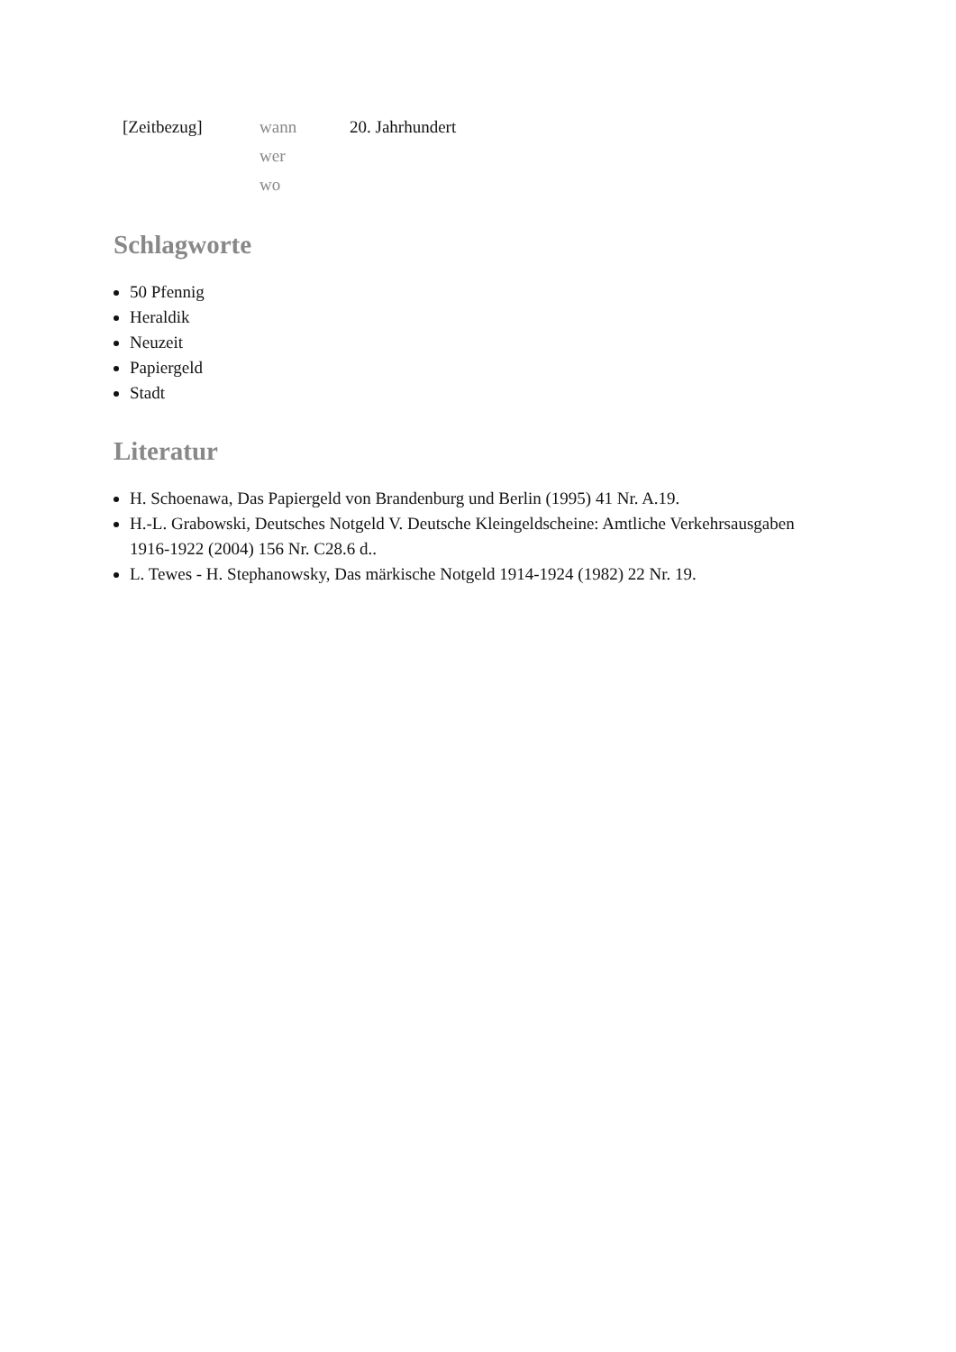| [Zeitbezug] | wann wer wo | 20. Jahrhundert |
Schlagworte
50 Pfennig
Heraldik
Neuzeit
Papiergeld
Stadt
Literatur
H. Schoenawa, Das Papiergeld von Brandenburg und Berlin (1995) 41 Nr. A.19.
H.-L. Grabowski, Deutsches Notgeld V. Deutsche Kleingeldscheine: Amtliche Verkehrsausgaben 1916-1922 (2004) 156 Nr. C28.6 d..
L. Tewes - H. Stephanowsky, Das märkische Notgeld 1914-1924 (1982) 22 Nr. 19.